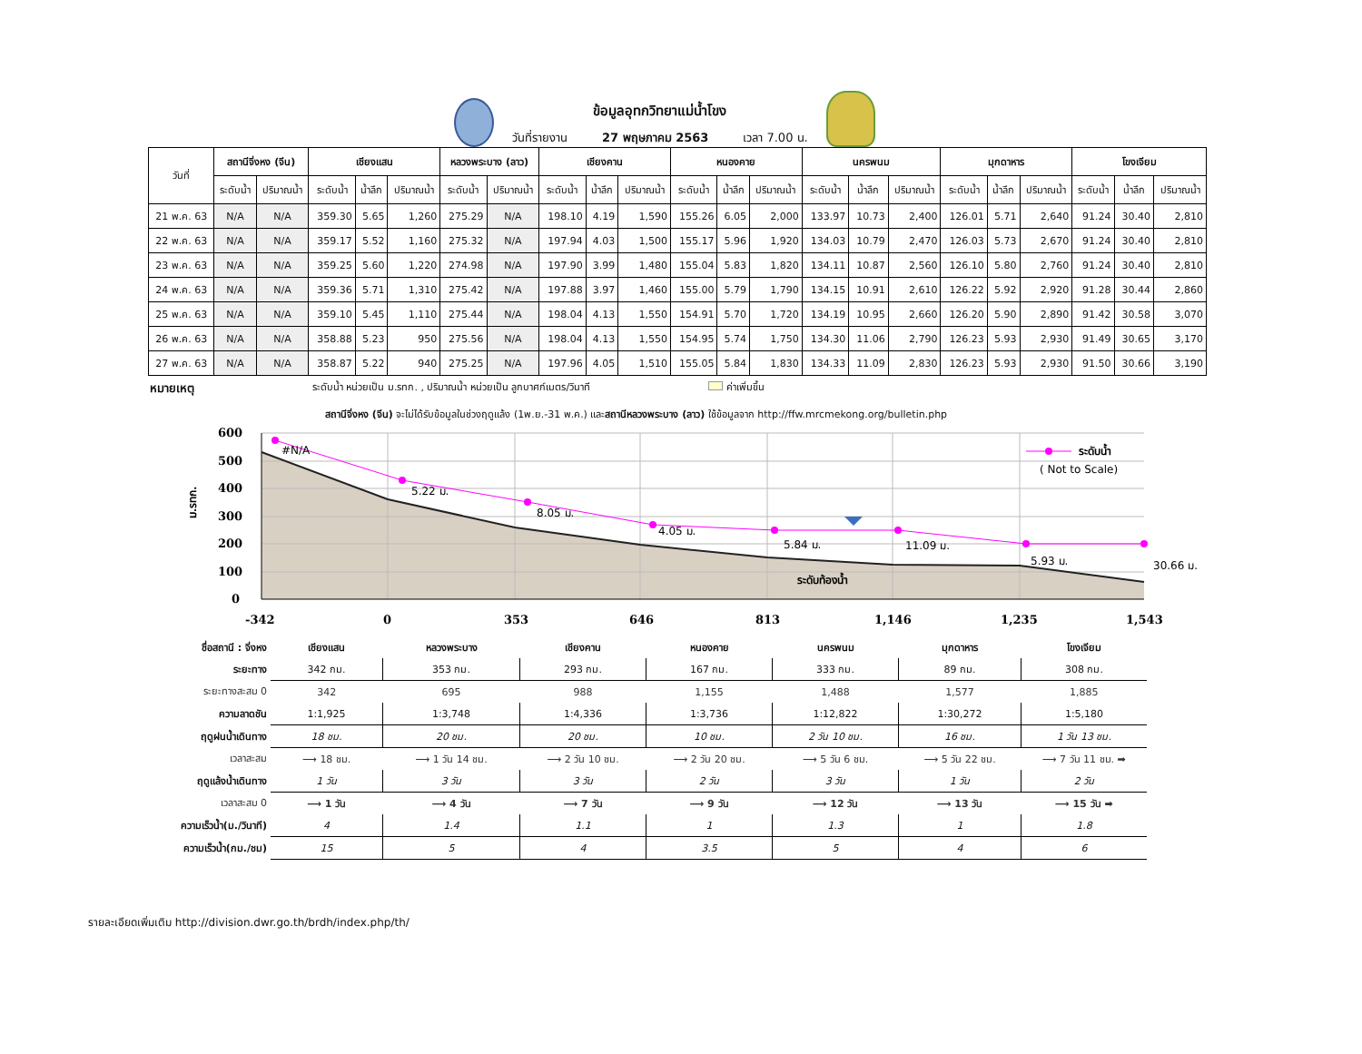ข้อมูลอุทกวิทยาแม่น้ำโขง
วันที่รายงาน 27 พฤษภาคม 2563 เวลา 7.00 น.
| วันที่ | สถานีจิ่งหง (จีน) | | เชียงแสน | | | หลวงพระบาง (ลาว) | | เชียงคาน | | | หนองคาย | | | นครพนม | | | มุกดาหาร | | | โขงเจียม | | |
| --- | --- | --- | --- | --- | --- | --- | --- | --- | --- | --- | --- | --- | --- | --- | --- | --- | --- | --- | --- | --- | --- | --- |
| | ระดับน้ำ | ปริมาณน้ำ | ระดับน้ำ | น้ำลึก | ปริมาณน้ำ | ระดับน้ำ | ปริมาณน้ำ | ระดับน้ำ | น้ำลึก | ปริมาณน้ำ | ระดับน้ำ | น้ำลึก | ปริมาณน้ำ | ระดับน้ำ | น้ำลึก | ปริมาณน้ำ | ระดับน้ำ | น้ำลึก | ปริมาณน้ำ | ระดับน้ำ | น้ำลึก | ปริมาณน้ำ |
| 21 พ.ค. 63 | N/A | N/A | 359.30 | 5.65 | 1,260 | 275.29 | N/A | 198.10 | 4.19 | 1,590 | 155.26 | 6.05 | 2,000 | 133.97 | 10.73 | 2,400 | 126.01 | 5.71 | 2,640 | 91.24 | 30.40 | 2,810 |
| 22 พ.ค. 63 | N/A | N/A | 359.17 | 5.52 | 1,160 | 275.32 | N/A | 197.94 | 4.03 | 1,500 | 155.17 | 5.96 | 1,920 | 134.03 | 10.79 | 2,470 | 126.03 | 5.73 | 2,670 | 91.24 | 30.40 | 2,810 |
| 23 พ.ค. 63 | N/A | N/A | 359.25 | 5.60 | 1,220 | 274.98 | N/A | 197.90 | 3.99 | 1,480 | 155.04 | 5.83 | 1,820 | 134.11 | 10.87 | 2,560 | 126.10 | 5.80 | 2,760 | 91.24 | 30.40 | 2,810 |
| 24 พ.ค. 63 | N/A | N/A | 359.36 | 5.71 | 1,310 | 275.42 | N/A | 197.88 | 3.97 | 1,460 | 155.00 | 5.79 | 1,790 | 134.15 | 10.91 | 2,610 | 126.22 | 5.92 | 2,920 | 91.28 | 30.44 | 2,860 |
| 25 พ.ค. 63 | N/A | N/A | 359.10 | 5.45 | 1,110 | 275.44 | N/A | 198.04 | 4.13 | 1,550 | 154.91 | 5.70 | 1,720 | 134.19 | 10.95 | 2,660 | 126.20 | 5.90 | 2,890 | 91.42 | 30.58 | 3,070 |
| 26 พ.ค. 63 | N/A | N/A | 358.88 | 5.23 | 950 | 275.56 | N/A | 198.04 | 4.13 | 1,550 | 154.95 | 5.74 | 1,750 | 134.30 | 11.06 | 2,790 | 126.23 | 5.93 | 2,930 | 91.49 | 30.65 | 3,170 |
| 27 พ.ค. 63 | N/A | N/A | 358.87 | 5.22 | 940 | 275.25 | N/A | 197.96 | 4.05 | 1,510 | 155.05 | 5.84 | 1,830 | 134.33 | 11.09 | 2,830 | 126.23 | 5.93 | 2,930 | 91.50 | 30.66 | 3,190 |
หมายเหตุ ระดับน้ำ หน่วยเป็น ม.รทก. , ปริมาณน้ำ หน่วยเป็น ลูกบาศก์เมตร/วินาที ค่าเพิ่มขึ้น
สถานีจิ่งหง (จีน) จะไม่ได้รับข้อมูลในช่วงฤดูแล้ง (1พ.ย.-31 พ.ค.) และสถานีหลวงพระบาง (ลาว) ใช้ข้อมูลจาก http://ffw.mrcmekong.org/bulletin.php
600
500
400
300
200
100
0
-342
0
353
646
813
1,146
1,235
1,543
ม.รทก.
#N/A
5.22 ม.
8.05 ม.
4.05 ม.
5.84 ม.
11.09 ม.
5.93 ม.
30.66 ม.
ระดับน้ำ
( Not to Scale)
ระดับท้องน้ำ
| ชื่อสถานี : จิ่งหง | เชียงแสน | หลวงพระบาง | เชียงคาน | หนองคาย | นครพนม | มุกดาหาร | โขงเจียม |
| ระยะทาง | 342 กม. | 353 กม. | 293 กม. | 167 กม. | 333 กม. | 89 กม. | 308 กม. |
| ระยะทางสะสม 0 | 342 | 695 | 988 | 1,155 | 1,488 | 1,577 | 1,885 |
| ความลาดชัน | 1:1,925 | 1:3,748 | 1:4,336 | 1:3,736 | 1:12,822 | 1:30,272 | 1:5,180 |
| ฤดูฝนน้ำเดินทาง | 18 ชม. | 20 ชม. | 20 ชม. | 10 ชม. | 2 วัน 10 ชม. | 16 ชม. | 1 วัน 13 ชม. |
| เวลาสะสม | ⟶ 18 ชม. | ⟶ 1 วัน 14 ชม. | ⟶ 2 วัน 10 ชม. | ⟶ 2 วัน 20 ชม. | ⟶ 5 วัน 6 ชม. | ⟶ 5 วัน 22 ชม. | ⟶ 7 วัน 11 ชม. ➡ |
| ฤดูแล้งน้ำเดินทาง | 1 วัน | 3 วัน | 3 วัน | 2 วัน | 3 วัน | 1 วัน | 2 วัน |
| เวลาสะสม 0 | ⟶ 1 วัน | ⟶ 4 วัน | ⟶ 7 วัน | ⟶ 9 วัน | ⟶ 12 วัน | ⟶ 13 วัน | ⟶ 15 วัน ➡ |
| ความเร็วน้ำ(ม./วินาที) | 4 | 1.4 | 1.1 | 1 | 1.3 | 1 | 1.8 |
| ความเร็วน้ำ(กม./ชม) | 15 | 5 | 4 | 3.5 | 5 | 4 | 6 |
รายละเอียดเพิ่มเติม http://division.dwr.go.th/brdh/index.php/th/